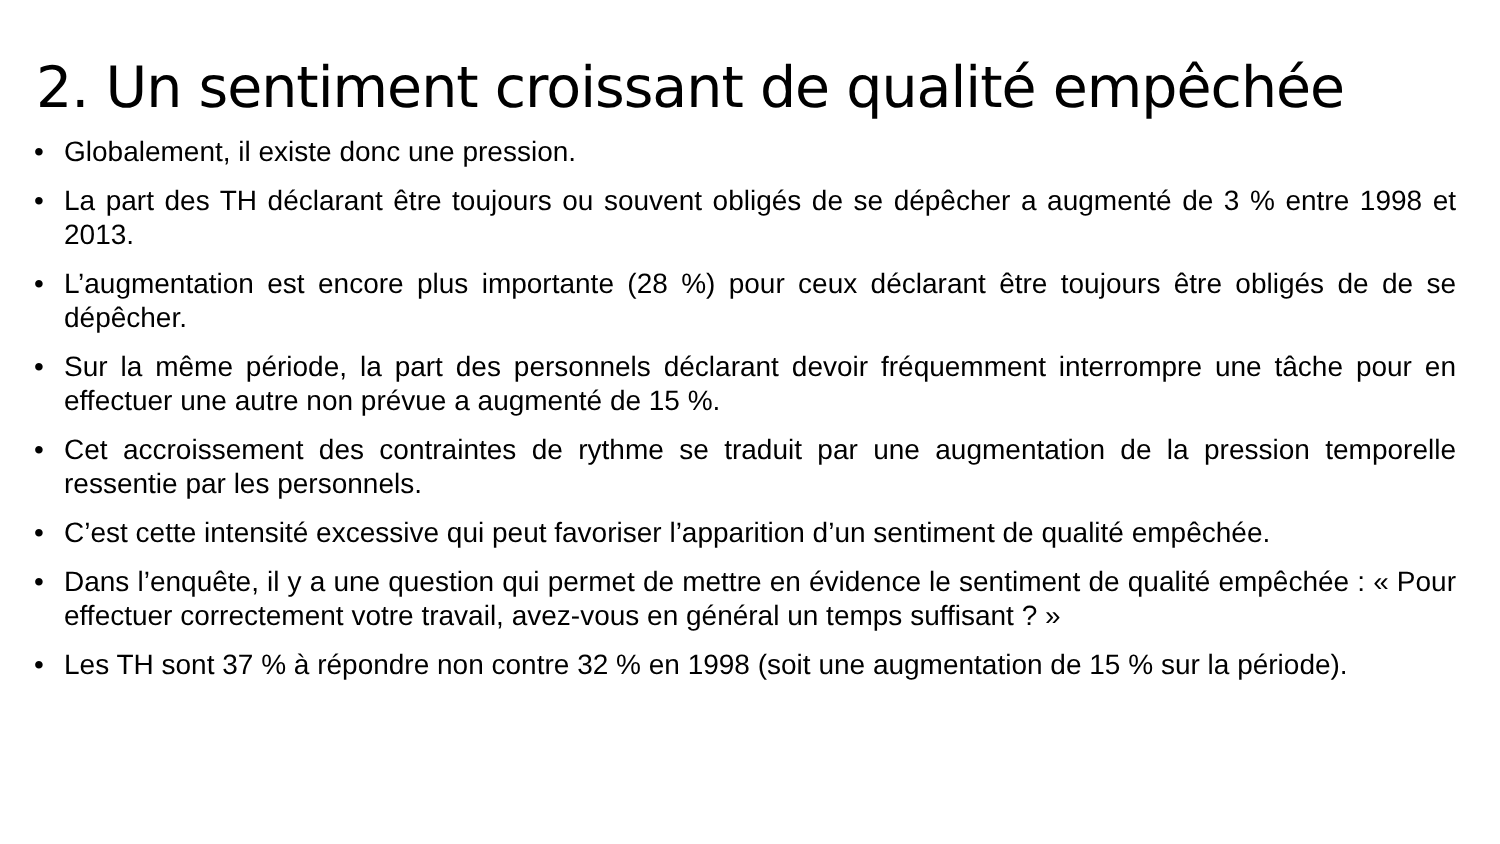2. Un sentiment croissant de qualité empêchée
• Globalement, il existe donc une pression.
• La part des TH déclarant être toujours ou souvent obligés de se dépêcher a augmenté de 3 % entre 1998 et 2013.
• L’augmentation est encore plus importante (28 %) pour ceux déclarant être toujours être obligés de de se dépêcher.
• Sur la même période, la part des personnels déclarant devoir fréquemment interrompre une tâche pour en effectuer une autre non prévue a augmenté de 15 %.
• Cet accroissement des contraintes de rythme se traduit par une augmentation de la pression temporelle ressentie par les personnels.
• C’est cette intensité excessive qui peut favoriser l’apparition d’un sentiment de qualité empêchée.
• Dans l’enquête, il y a une question qui permet de mettre en évidence le sentiment de qualité empêchée : « Pour effectuer correctement votre travail, avez-vous en général un temps suffisant ? »
• Les TH sont 37 % à répondre non contre 32 % en 1998 (soit une augmentation de 15 % sur la période).